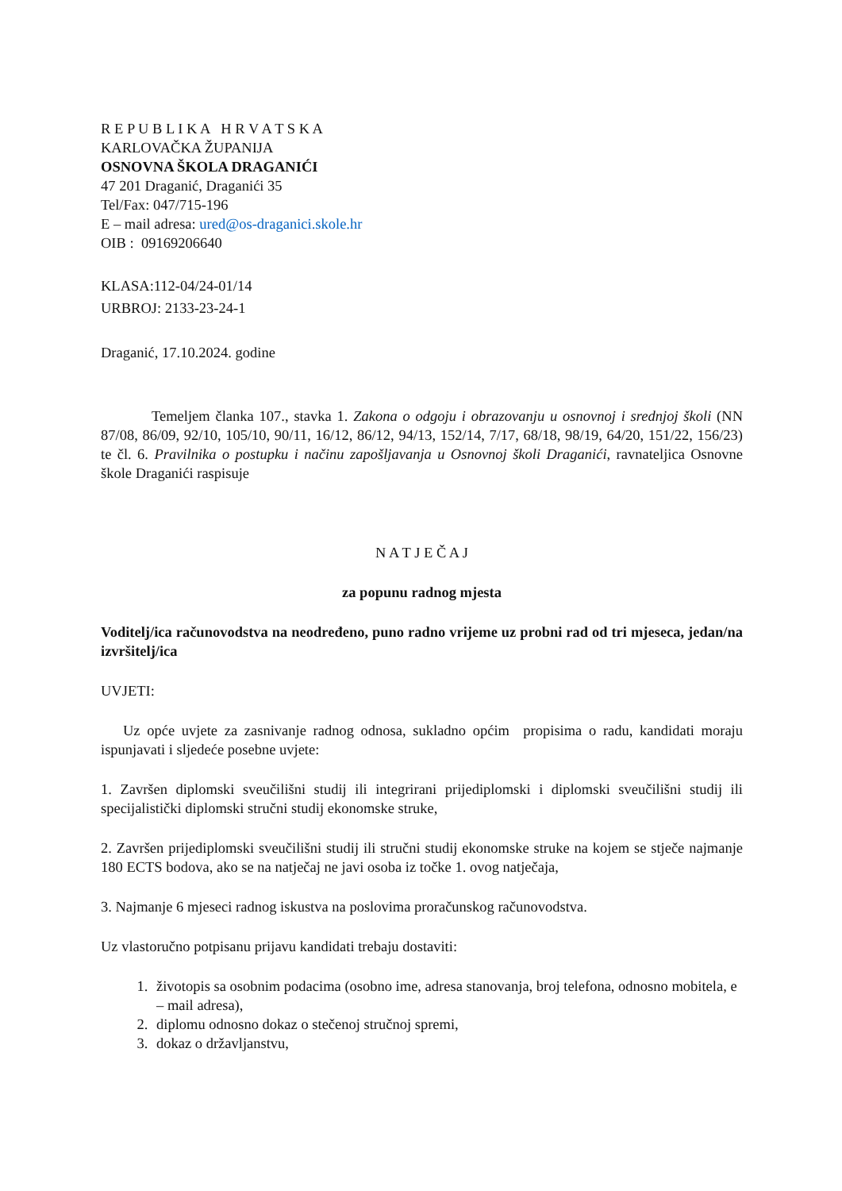R E P U B L I K A H R V A T S K A
KARLOVAČKA ŽUPANIJA
OSNOVNA ŠKOLA DRAGANIĆI
47 201 Draganić, Draganići 35
Tel/Fax: 047/715-196
E – mail adresa: ured@os-draganici.skole.hr
OIB : 09169206640
KLASA:112-04/24-01/14
URBROJ: 2133-23-24-1
Draganić, 17.10.2024. godine
Temeljem članka 107., stavka 1. Zakona o odgoju i obrazovanju u osnovnoj i srednjoj školi (NN 87/08, 86/09, 92/10, 105/10, 90/11, 16/12, 86/12, 94/13, 152/14, 7/17, 68/18, 98/19, 64/20, 151/22, 156/23) te čl. 6. Pravilnika o postupku i načinu zapošljavanja u Osnovnoj školi Draganići, ravnateljica Osnovne škole Draganići raspisuje
N A T J E Č A J
za popunu radnog mjesta
Voditelj/ica računovodstva na neodređeno, puno radno vrijeme uz probni rad od tri mjeseca, jedan/na izvršitelj/ica
UVJETI:
Uz opće uvjete za zasnivanje radnog odnosa, sukladno općim propisima o radu, kandidati moraju ispunjavati i sljedeće posebne uvjete:
1. Završen diplomski sveučilišni studij ili integrirani prijediplomski i diplomski sveučilišni studij ili specijalistički diplomski stručni studij ekonomske struke,
2. Završen prijediplomski sveučilišni studij ili stručni studij ekonomske struke na kojem se stječe najmanje 180 ECTS bodova, ako se na natječaj ne javi osoba iz točke 1. ovog natječaja,
3. Najmanje 6 mjeseci radnog iskustva na poslovima proračunskog računovodstva.
Uz vlastoručno potpisanu prijavu kandidati trebaju dostaviti:
1. životopis sa osobnim podacima (osobno ime, adresa stanovanja, broj telefona, odnosno mobitela, e – mail adresa),
2. diplomu odnosno dokaz o stečenoj stručnoj spremi,
3. dokaz o državljanstvu,